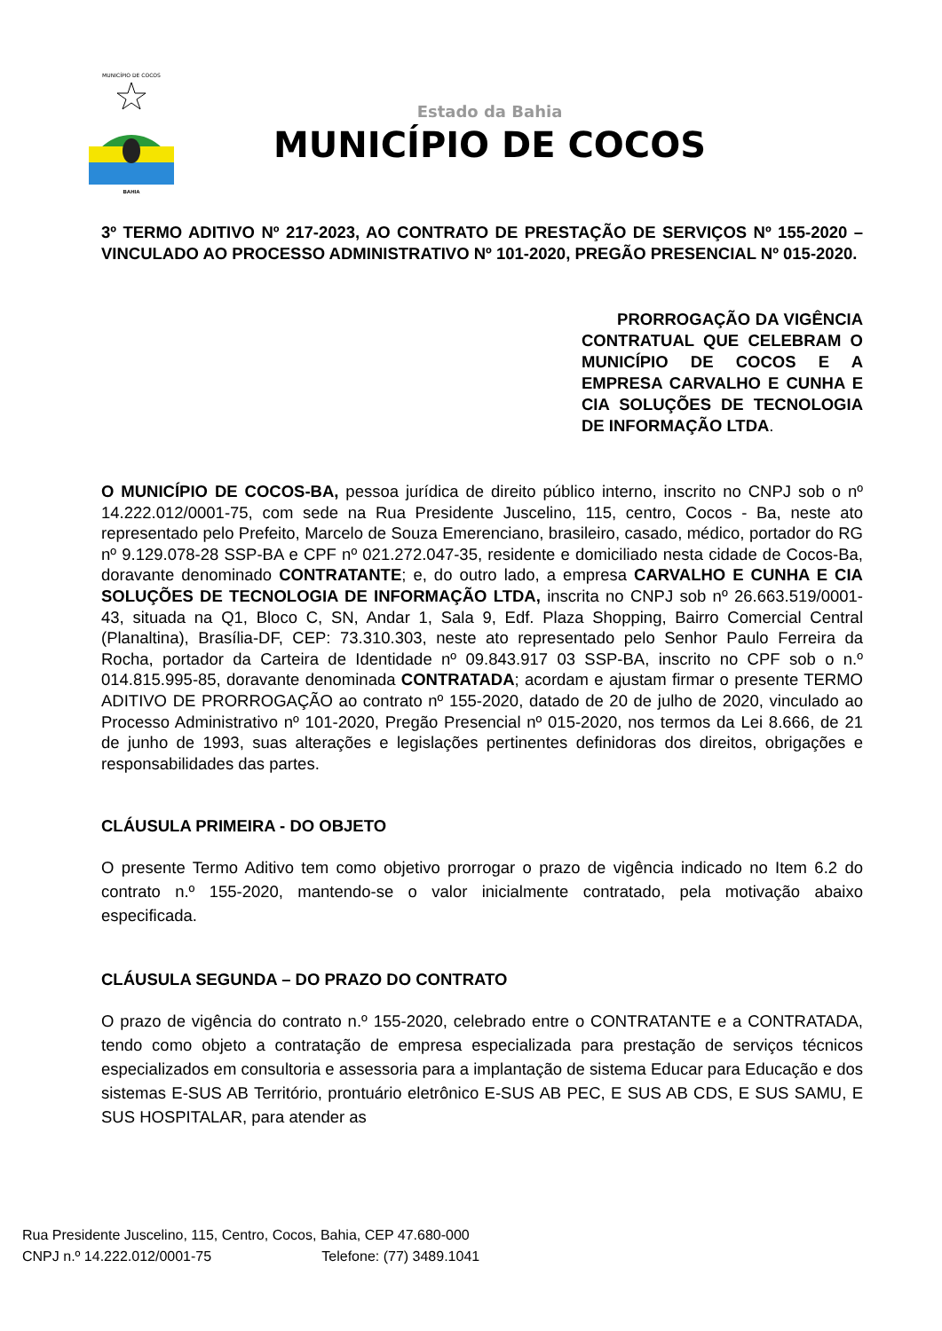MUNICÍPIO DE COCOS
BAHIA
Estado da Bahia
MUNICÍPIO DE COCOS
3º TERMO ADITIVO Nº 217-2023, AO CONTRATO DE PRESTAÇÃO DE SERVIÇOS Nº 155-2020 – VINCULADO AO PROCESSO ADMINISTRATIVO Nº 101-2020, PREGÃO PRESENCIAL Nº 015-2020.
PRORROGAÇÃO DA VIGÊNCIA CONTRATUAL QUE CELEBRAM O MUNICÍPIO DE COCOS E A EMPRESA CARVALHO E CUNHA E CIA SOLUÇÕES DE TECNOLOGIA DE INFORMAÇÃO LTDA.
O MUNICÍPIO DE COCOS-BA, pessoa jurídica de direito público interno, inscrito no CNPJ sob o nº 14.222.012/0001-75, com sede na Rua Presidente Juscelino, 115, centro, Cocos - Ba, neste ato representado pelo Prefeito, Marcelo de Souza Emerenciano, brasileiro, casado, médico, portador do RG nº 9.129.078-28 SSP-BA e CPF nº 021.272.047-35, residente e domiciliado nesta cidade de Cocos-Ba, doravante denominado CONTRATANTE; e, do outro lado, a empresa CARVALHO E CUNHA E CIA SOLUÇÕES DE TECNOLOGIA DE INFORMAÇÃO LTDA, inscrita no CNPJ sob nº 26.663.519/0001-43, situada na Q1, Bloco C, SN, Andar 1, Sala 9, Edf. Plaza Shopping, Bairro Comercial Central (Planaltina), Brasília-DF, CEP: 73.310.303, neste ato representado pelo Senhor Paulo Ferreira da Rocha, portador da Carteira de Identidade nº 09.843.917 03 SSP-BA, inscrito no CPF sob o n.º 014.815.995-85, doravante denominada CONTRATADA; acordam e ajustam firmar o presente TERMO ADITIVO DE PRORROGAÇÃO ao contrato nº 155-2020, datado de 20 de julho de 2020, vinculado ao Processo Administrativo nº 101-2020, Pregão Presencial nº 015-2020, nos termos da Lei 8.666, de 21 de junho de 1993, suas alterações e legislações pertinentes definidoras dos direitos, obrigações e responsabilidades das partes.
CLÁUSULA PRIMEIRA - DO OBJETO
O presente Termo Aditivo tem como objetivo prorrogar o prazo de vigência indicado no Item 6.2 do contrato n.º 155-2020, mantendo-se o valor inicialmente contratado, pela motivação abaixo especificada.
CLÁUSULA SEGUNDA – DO PRAZO DO CONTRATO
O prazo de vigência do contrato n.º 155-2020, celebrado entre o CONTRATANTE e a CONTRATADA, tendo como objeto a contratação de empresa especializada para prestação de serviços técnicos especializados em consultoria e assessoria para a implantação de sistema Educar para Educação e dos sistemas E-SUS AB Território, prontuário eletrônico E-SUS AB PEC, E SUS AB CDS, E SUS SAMU, E SUS HOSPITALAR, para atender as
Rua Presidente Juscelino, 115, Centro, Cocos, Bahia, CEP 47.680-000
CNPJ n.º 14.222.012/0001-75 Telefone: (77) 3489.1041